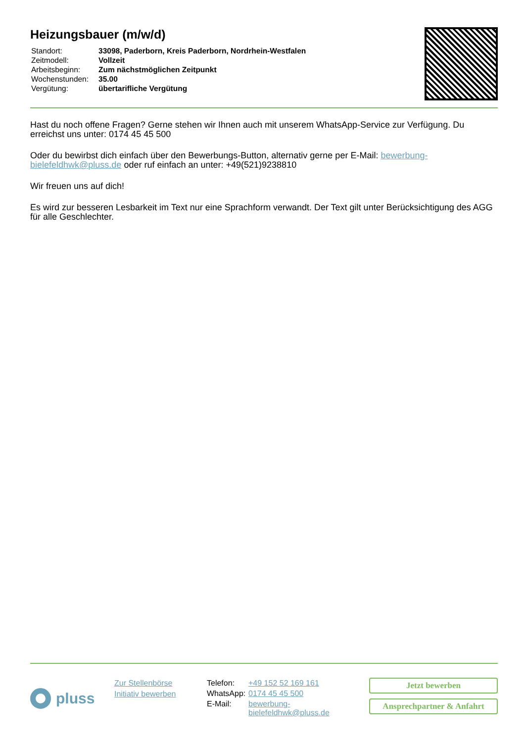Heizungsbauer (m/w/d)
| Standort: | 33098, Paderborn, Kreis Paderborn, Nordrhein-Westfalen |
| Zeitmodell: | Vollzeit |
| Arbeitsbeginn: | Zum nächstmöglichen Zeitpunkt |
| Wochenstunden: | 35.00 |
| Vergütung: | übertarifliche Vergütung |
Hast du noch offene Fragen? Gerne stehen wir Ihnen auch mit unserem WhatsApp-Service zur Verfügung. Du erreichst uns unter: 0174 45 45 500
Oder du bewirbst dich einfach über den Bewerbungs-Button, alternativ gerne per E-Mail: bewerbung-bielefeldhwk@pluss.de oder ruf einfach an unter: +49(521)9238810
Wir freuen uns auf dich!
Es wird zur besseren Lesbarkeit im Text nur eine Sprachform verwandt. Der Text gilt unter Berücksichtigung des AGG für alle Geschlechter.
pluss
Zur Stellenbörse
Initiativ bewerben
| Telefon: | +49 152 52 169 161 |
| WhatsApp: | 0174 45 45 500 |
| E-Mail: | bewerbung- bielefeldhwk@pluss.de |
Jetzt bewerben
Ansprechpartner & Anfahrt